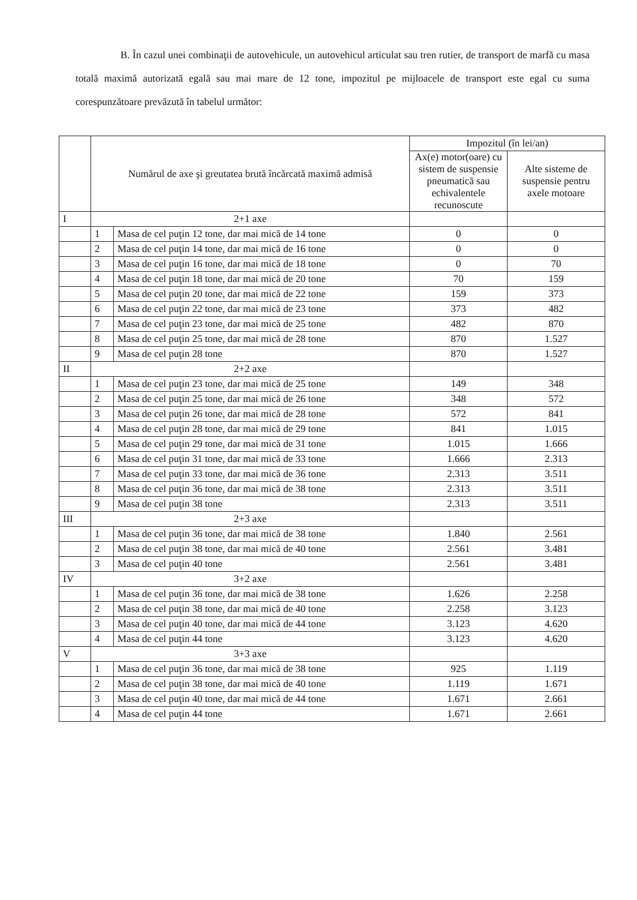B. În cazul unei combinaţii de autovehicule, un autovehicul articulat sau tren rutier, de transport de marfă cu masa totală maximă autorizată egală sau mai mare de 12 tone, impozitul pe mijloacele de transport este egal cu suma corespunzătoare prevăzută în tabelul următor:
| | Numărul de axe şi greutatea brută încărcată maximă admisă | | Impozitul (în lei/an) | |
| --- | --- | --- | --- | --- |
| | | | Ax(e) motor(oare) cu sistem de suspensie pneumatică sau echivalentele recunoscute | Alte sisteme de suspensie pentru axele motoare |
| I | 2+1 axe | | | |
| | 1 | Masa de cel puţin 12 tone, dar mai mică de 14 tone | 0 | 0 |
| | 2 | Masa de cel puţin 14 tone, dar mai mică de 16 tone | 0 | 0 |
| | 3 | Masa de cel puţin 16 tone, dar mai mică de 18 tone | 0 | 70 |
| | 4 | Masa de cel puţin 18 tone, dar mai mică de 20 tone | 70 | 159 |
| | 5 | Masa de cel puţin 20 tone, dar mai mică de 22 tone | 159 | 373 |
| | 6 | Masa de cel puţin 22 tone, dar mai mică de 23 tone | 373 | 482 |
| | 7 | Masa de cel puţin 23 tone, dar mai mică de 25 tone | 482 | 870 |
| | 8 | Masa de cel puţin 25 tone, dar mai mică de 28 tone | 870 | 1.527 |
| | 9 | Masa de cel puţin 28 tone | 870 | 1.527 |
| II | 2+2 axe | | | |
| | 1 | Masa de cel puţin 23 tone, dar mai mică de 25 tone | 149 | 348 |
| | 2 | Masa de cel puţin 25 tone, dar mai mică de 26 tone | 348 | 572 |
| | 3 | Masa de cel puţin 26 tone, dar mai mică de 28 tone | 572 | 841 |
| | 4 | Masa de cel puţin 28 tone, dar mai mică de 29 tone | 841 | 1.015 |
| | 5 | Masa de cel puţin 29 tone, dar mai mică de 31 tone | 1.015 | 1.666 |
| | 6 | Masa de cel puţin 31 tone, dar mai mică de 33 tone | 1.666 | 2.313 |
| | 7 | Masa de cel puţin 33 tone, dar mai mică de 36 tone | 2.313 | 3.511 |
| | 8 | Masa de cel puţin 36 tone, dar mai mică de 38 tone | 2.313 | 3.511 |
| | 9 | Masa de cel puţin 38 tone | 2.313 | 3.511 |
| III | 2+3 axe | | | |
| | 1 | Masa de cel puţin 36 tone, dar mai mică de 38 tone | 1.840 | 2.561 |
| | 2 | Masa de cel puţin 38 tone, dar mai mică de 40 tone | 2.561 | 3.481 |
| | 3 | Masa de cel puţin 40 tone | 2.561 | 3.481 |
| IV | 3+2 axe | | | |
| | 1 | Masa de cel puţin 36 tone, dar mai mică de 38 tone | 1.626 | 2.258 |
| | 2 | Masa de cel puţin 38 tone, dar mai mică de 40 tone | 2.258 | 3.123 |
| | 3 | Masa de cel puţin 40 tone, dar mai mică de 44 tone | 3.123 | 4.620 |
| | 4 | Masa de cel puţin 44 tone | 3.123 | 4.620 |
| V | 3+3 axe | | | |
| | 1 | Masa de cel puţin 36 tone, dar mai mică de 38 tone | 925 | 1.119 |
| | 2 | Masa de cel puţin 38 tone, dar mai mică de 40 tone | 1.119 | 1.671 |
| | 3 | Masa de cel puţin 40 tone, dar mai mică de 44 tone | 1.671 | 2.661 |
| | 4 | Masa de cel puţin 44 tone | 1.671 | 2.661 |